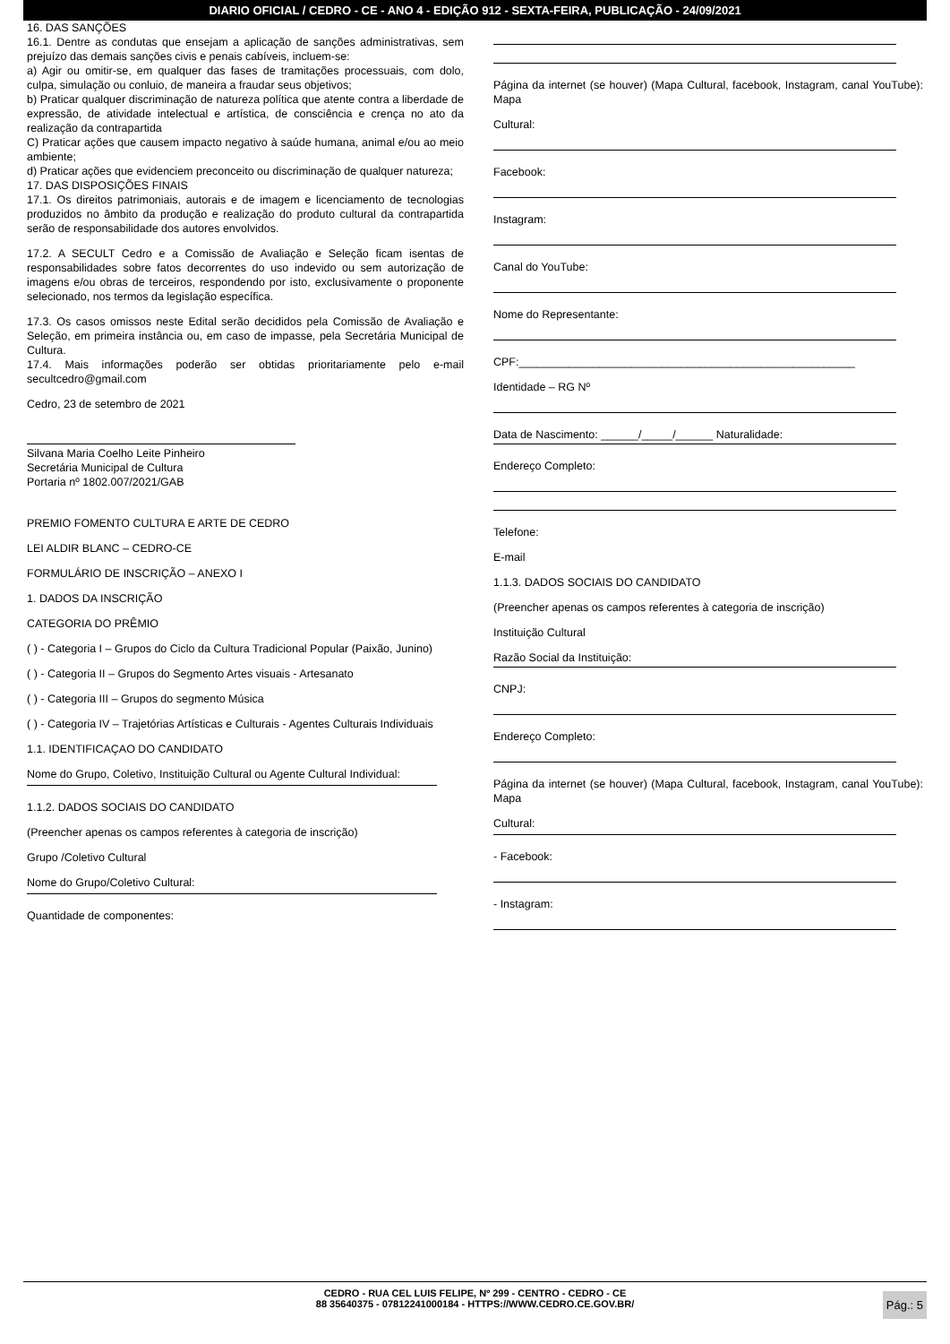DIARIO OFICIAL / CEDRO - CE - ANO 4 - EDIÇÃO 912 - SEXTA-FEIRA, PUBLICAÇÃO - 24/09/2021
16. DAS SANÇÕES
16.1. Dentre as condutas que ensejam a aplicação de sanções administrativas, sem prejuízo das demais sanções civis e penais cabíveis, incluem-se:
a) Agir ou omitir-se, em qualquer das fases de tramitações processuais, com dolo, culpa, simulação ou conluio, de maneira a fraudar seus objetivos;
b) Praticar qualquer discriminação de natureza política que atente contra a liberdade de expressão, de atividade intelectual e artística, de consciência e crença no ato da realização da contrapartida
C) Praticar ações que causem impacto negativo à saúde humana, animal e/ou ao meio ambiente;
d) Praticar ações que evidenciem preconceito ou discriminação de qualquer natureza;
17. DAS DISPOSIÇÕES FINAIS
17.1. Os direitos patrimoniais, autorais e de imagem e licenciamento de tecnologias produzidos no âmbito da produção e realização do produto cultural da contrapartida serão de responsabilidade dos autores envolvidos.
17.2. A SECULT Cedro e a Comissão de Avaliação e Seleção ficam isentas de responsabilidades sobre fatos decorrentes do uso indevido ou sem autorização de imagens e/ou obras de terceiros, respondendo por isto, exclusivamente o proponente selecionado, nos termos da legislação específica.
17.3. Os casos omissos neste Edital serão decididos pela Comissão de Avaliação e Seleção, em primeira instância ou, em caso de impasse, pela Secretária Municipal de Cultura.
17.4. Mais informações poderão ser obtidas prioritariamente pelo e-mail secultcedro@gmail.com
Cedro, 23 de setembro de 2021
Silvana Maria Coelho Leite Pinheiro
Secretária Municipal de Cultura
Portaria nº 1802.007/2021/GAB
PREMIO FOMENTO CULTURA E ARTE DE CEDRO
LEI ALDIR BLANC – CEDRO-CE
FORMULÁRIO DE INSCRIÇÃO – ANEXO I
1. DADOS DA INSCRIÇÃO
CATEGORIA DO PRÊMIO
( ) - Categoria I – Grupos do Ciclo da Cultura Tradicional Popular (Paixão, Junino)
( ) - Categoria II – Grupos do Segmento Artes visuais - Artesanato
( ) - Categoria III – Grupos do segmento Música
( ) - Categoria IV – Trajetórias Artísticas e Culturais - Agentes Culturais Individuais
1.1. IDENTIFICAÇAO DO CANDIDATO
Nome do Grupo, Coletivo, Instituição Cultural ou Agente Cultural Individual:
1.1.2. DADOS SOCIAIS DO CANDIDATO
(Preencher apenas os campos referentes à categoria de inscrição)
Grupo /Coletivo Cultural
Nome do Grupo/Coletivo Cultural:
Quantidade de componentes:
Página da internet (se houver) (Mapa Cultural, facebook, Instagram, canal YouTube): Mapa
Cultural:
Facebook:
Instagram:
Canal do YouTube:
Nome do Representante:
CPF:______________________________________________________
Identidade – RG Nº
Data de Nascimento: ______/_____/______ Naturalidade:
Endereço Completo:
Telefone:
E-mail
1.1.3. DADOS SOCIAIS DO CANDIDATO
(Preencher apenas os campos referentes à categoria de inscrição)
Instituição Cultural
Razão Social da Instituição:
CNPJ:
Endereço Completo:
Página da internet (se houver) (Mapa Cultural, facebook, Instagram, canal YouTube): Mapa
Cultural:
- Facebook:
- Instagram:
CEDRO - RUA CEL LUIS FELIPE, Nº 299 - CENTRO - CEDRO - CE
88 35640375 - 07812241000184 - HTTPS://WWW.CEDRO.CE.GOV.BR/
Pág.: 5